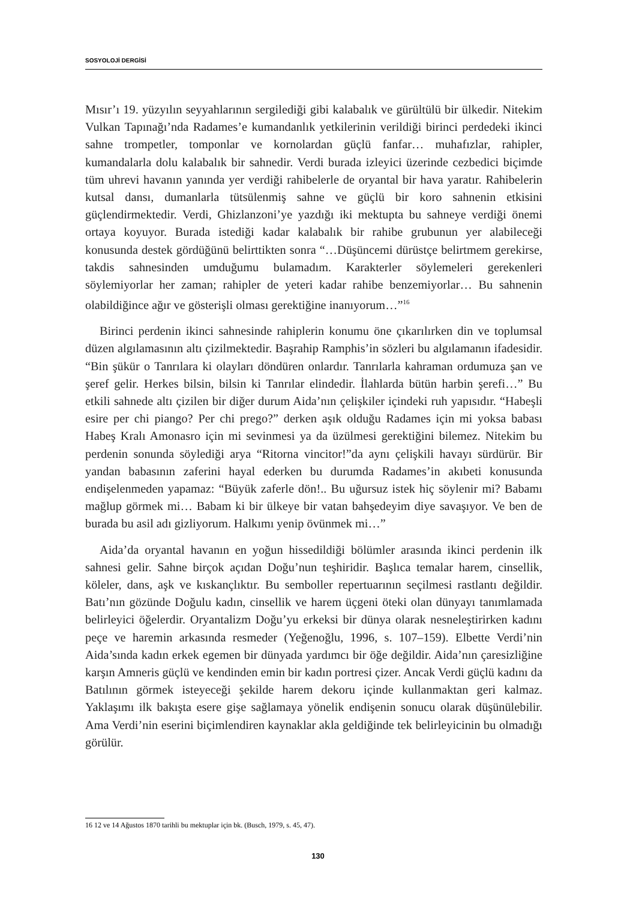SOSYOLOJİ DERGİSİ
Mısır’ı 19. yüzyılın seyyahlarının sergilediği gibi kalabalık ve gürültülü bir ülkedir. Nitekim Vulkan Tapınağı’nda Radames’e kumandanlık yetkilerinin verildiği birinci perdedeki ikinci sahne trompetler, tomponlar ve kornolardan güçlü fanfar… muhafızlar, rahipler, kumandalarla dolu kalabalık bir sahnedir. Verdi burada izleyici üzerinde cezbedici biçimde tüm uhrevi havanın yanında yer verdiği rahibelerle de oryantal bir hava yaratır. Rahibelerin kutsal dansı, dumanlarla tütsülenmiş sahne ve güçlü bir koro sahnenin etkisini güçlendirmektedir. Verdi, Ghizlanzoni’ye yazdığı iki mektupta bu sahneye verdiği önemi ortaya koyuyor. Burada istediği kadar kalabalık bir rahibe grubunun yer alabileceği konusunda destek gördüğünü belirttikten sonra “…Düşüncemi dürüstçe belirtmem gerekirse, takdis sahnesinden umduğumu bulamadım. Karakterler söylemeleri gerekenleri söylemiyorlar her zaman; rahipler de yeteri kadar rahibe benzemiyorlar… Bu sahnenin olabildiğince ağır ve gösterişli olması gerektiğine inanıyorum…”<sup>16</sup>
Birinci perdenin ikinci sahnesinde rahiplerin konumu öne çıkarılırken din ve toplumsal düzen algılamasının altı çizilmektedir. Başrahip Ramphis’in sözleri bu algılamanın ifadesidir. “Bin şükür o Tanrılara ki olayları döndüren onlardır. Tanrılarla kahraman ordumuza şan ve şeref gelir. Herkes bilsin, bilsin ki Tanrılar elindedir. İlahlarda bütün harbin şerefi…” Bu etkili sahnede altı çizilen bir diğer durum Aida’nın çelişkiler içindeki ruh yapısıdır. “Habeşli esire per chi piango? Per chi prego?” derken aşık olduğu Radames için mi yoksa babası Habeş Kralı Amonasro için mi sevinmesi ya da üzülmesi gerektiğini bilemez. Nitekim bu perdenin sonunda söylediği arya “Ritorna vincitor!”da aynı çelişkili havayı sürdürür. Bir yandan babasının zaferini hayal ederken bu durumda Radames’in akıbeti konusunda endişelenmeden yapamaz: “Büyük zaferle dön!.. Bu uğursuz istek hiç söylenir mi? Babamı mağlup görmek mi… Babam ki bir ülkeye bir vatan bahşedeyim diye savaşıyor. Ve ben de burada bu asil adı gizliyorum. Halkımı yenip övünmek mi…”
Aida’da oryantal havanın en yoğun hissedildiği bölümler arasında ikinci perdenin ilk sahnesi gelir. Sahne birçok açıdan Doğu’nun teşhiridir. Başlıca temalar harem, cinsellik, köleler, dans, aşk ve kıskançlıktır. Bu semboller repertuarının seçilmesi rastlantı değildir. Batı’nın gözünde Doğulu kadın, cinsellik ve harem üçgeni öteki olan dünyayı tanımlamada belirleyici öğelerdir. Oryantalizm Doğu’yu erkeksi bir dünya olarak nesneleştirirken kadını peçe ve haremin arkasında resmeder (Yeğenoğlu, 1996, s. 107–159). Elbette Verdi’nin Aida’sında kadın erkek egemen bir dünyada yardımcı bir öğe değildir. Aida’nın çaresizliğine karşın Amneris güçlü ve kendinden emin bir kadın portresi çizer. Ancak Verdi güçlü kadını da Batılının görmek isteyeceği şekilde harem dekoru içinde kullanmaktan geri kalmaz. Yaklaşımı ilk bakışta esere gişe sağlamaya yönelik endişenin sonucu olarak düşünülebilir. Ama Verdi’nin eserini biçimlendiren kaynaklar akla geldiğinde tek belirleyicinin bu olmadığı görülür.
16 12 ve 14 Ağustos 1870 tarihli bu mektuplar için bk. (Busch, 1979, s. 45, 47).
130